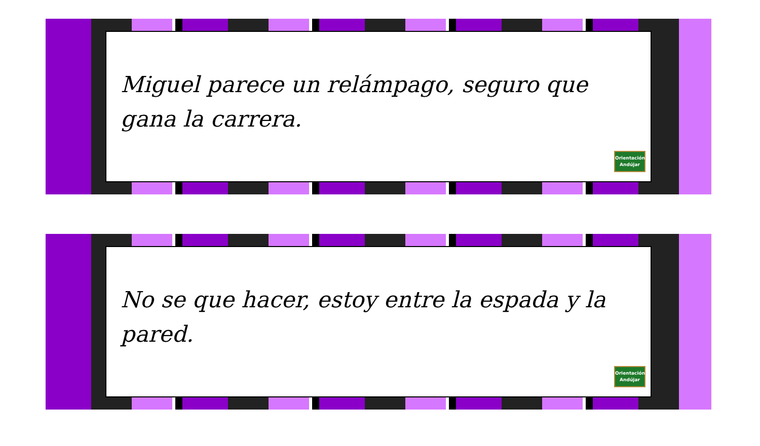Miguel parece un relámpago, seguro que gana la carrera.
Orientación Andújar
No se que hacer, estoy entre la espada y la pared.
Orientación Andújar